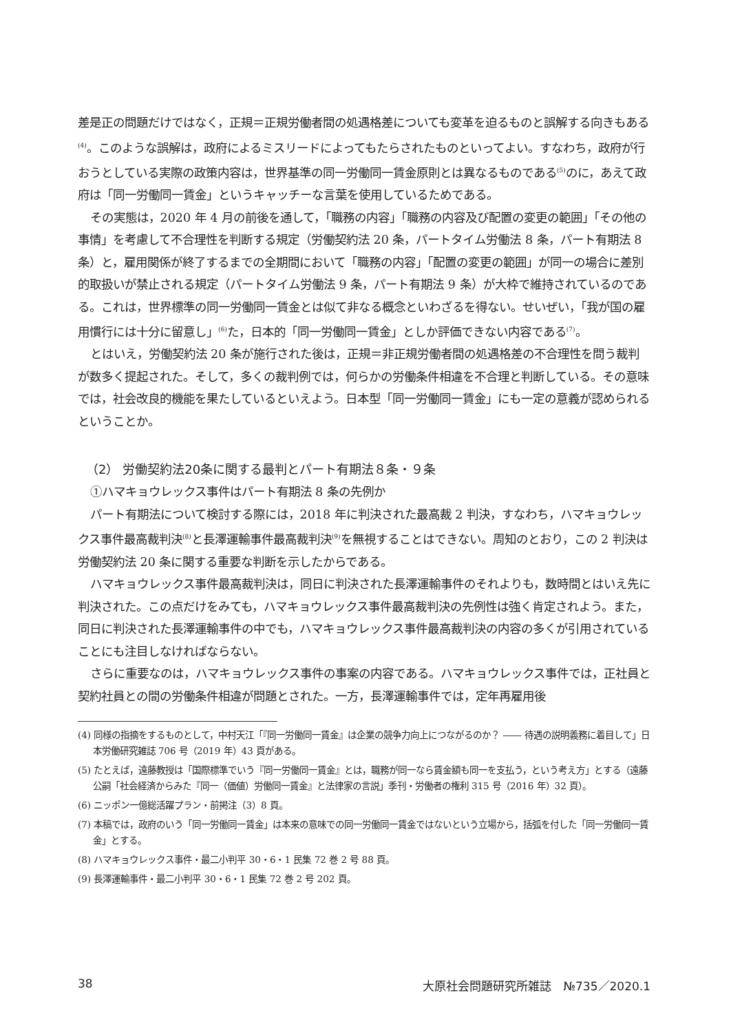差是正の問題だけではなく，正規＝正規労働者間の処遇格差についても変革を迫るものと誤解する向きもある<sup>(4)</sup>。このような誤解は，政府によるミスリードによってもたらされたものといってよい。すなわち，政府が行おうとしている実際の政策内容は，世界基準の同一労働同一賃金原則とは異なるものである<sup>(5)</sup>のに，あえて政府は「同一労働同一賃金」というキャッチーな言葉を使用しているためである。
その実態は，2020 年 4 月の前後を通して，「職務の内容」「職務の内容及び配置の変更の範囲」「その他の事情」を考慮して不合理性を判断する規定（労働契約法 20 条，パートタイム労働法 8 条，パート有期法 8 条）と，雇用関係が終了するまでの全期間において「職務の内容」「配置の変更の範囲」が同一の場合に差別的取扱いが禁止される規定（パートタイム労働法 9 条，パート有期法 9 条）が大枠で維持されているのである。これは，世界標準の同一労働同一賃金とは似て非なる概念といわざるを得ない。せいぜい，「我が国の雇用慣行には十分に留意し」<sup>(6)</sup>た，日本的「同一労働同一賃金」としか評価できない内容である<sup>(7)</sup>。
とはいえ，労働契約法 20 条が施行された後は，正規＝非正規労働者間の処遇格差の不合理性を問う裁判が数多く提起された。そして，多くの裁判例では，何らかの労働条件相違を不合理と判断している。その意味では，社会改良的機能を果たしているといえよう。日本型「同一労働同一賃金」にも一定の意義が認められるということか。
（2） 労働契約法20条に関する最判とパート有期法８条・９条
①ハマキョウレックス事件はパート有期法 8 条の先例か
パート有期法について検討する際には，2018 年に判決された最高裁 2 判決，すなわち，ハマキョウレックス事件最高裁判決<sup>(8)</sup>と長澤運輸事件最高裁判決<sup>(9)</sup>を無視することはできない。周知のとおり，この 2 判決は労働契約法 20 条に関する重要な判断を示したからである。
ハマキョウレックス事件最高裁判決は，同日に判決された長澤運輸事件のそれよりも，数時間とはいえ先に判決された。この点だけをみても，ハマキョウレックス事件最高裁判決の先例性は強く肯定されよう。また，同日に判決された長澤運輸事件の中でも，ハマキョウレックス事件最高裁判決の内容の多くが引用されていることにも注目しなければならない。
さらに重要なのは，ハマキョウレックス事件の事案の内容である。ハマキョウレックス事件では，正社員と契約社員との間の労働条件相違が問題とされた。一方，長澤運輸事件では，定年再雇用後
(4) 同様の指摘をするものとして，中村天江「『同一労働同一賃金』は企業の競争力向上につながるのか？ ―― 待遇の説明義務に着目して」日本労働研究雑誌 706 号（2019 年）43 頁がある。
(5) たとえば，遠藤教授は「国際標準でいう『同一労働同一賃金』とは，職務が同一なら賃金額も同一を支払う，という考え方」とする（遠藤公嗣「社会経済からみた『同一（価値）労働同一賃金』と法律家の言説」季刊・労働者の権利 315 号（2016 年）32 頁）。
(6) ニッポン一億総活躍プラン・前掲注（3）8 頁。
(7) 本稿では，政府のいう「同一労働同一賃金」は本来の意味での同一労働同一賃金ではないという立場から，括弧を付した「同一労働同一賃金」とする。
(8) ハマキョウレックス事件・最二小判平 30・6・1 民集 72 巻 2 号 88 頁。
(9) 長澤運輸事件・最二小判平 30・6・1 民集 72 巻 2 号 202 頁。
38 大原社会問題研究所雑誌　№735／2020.1